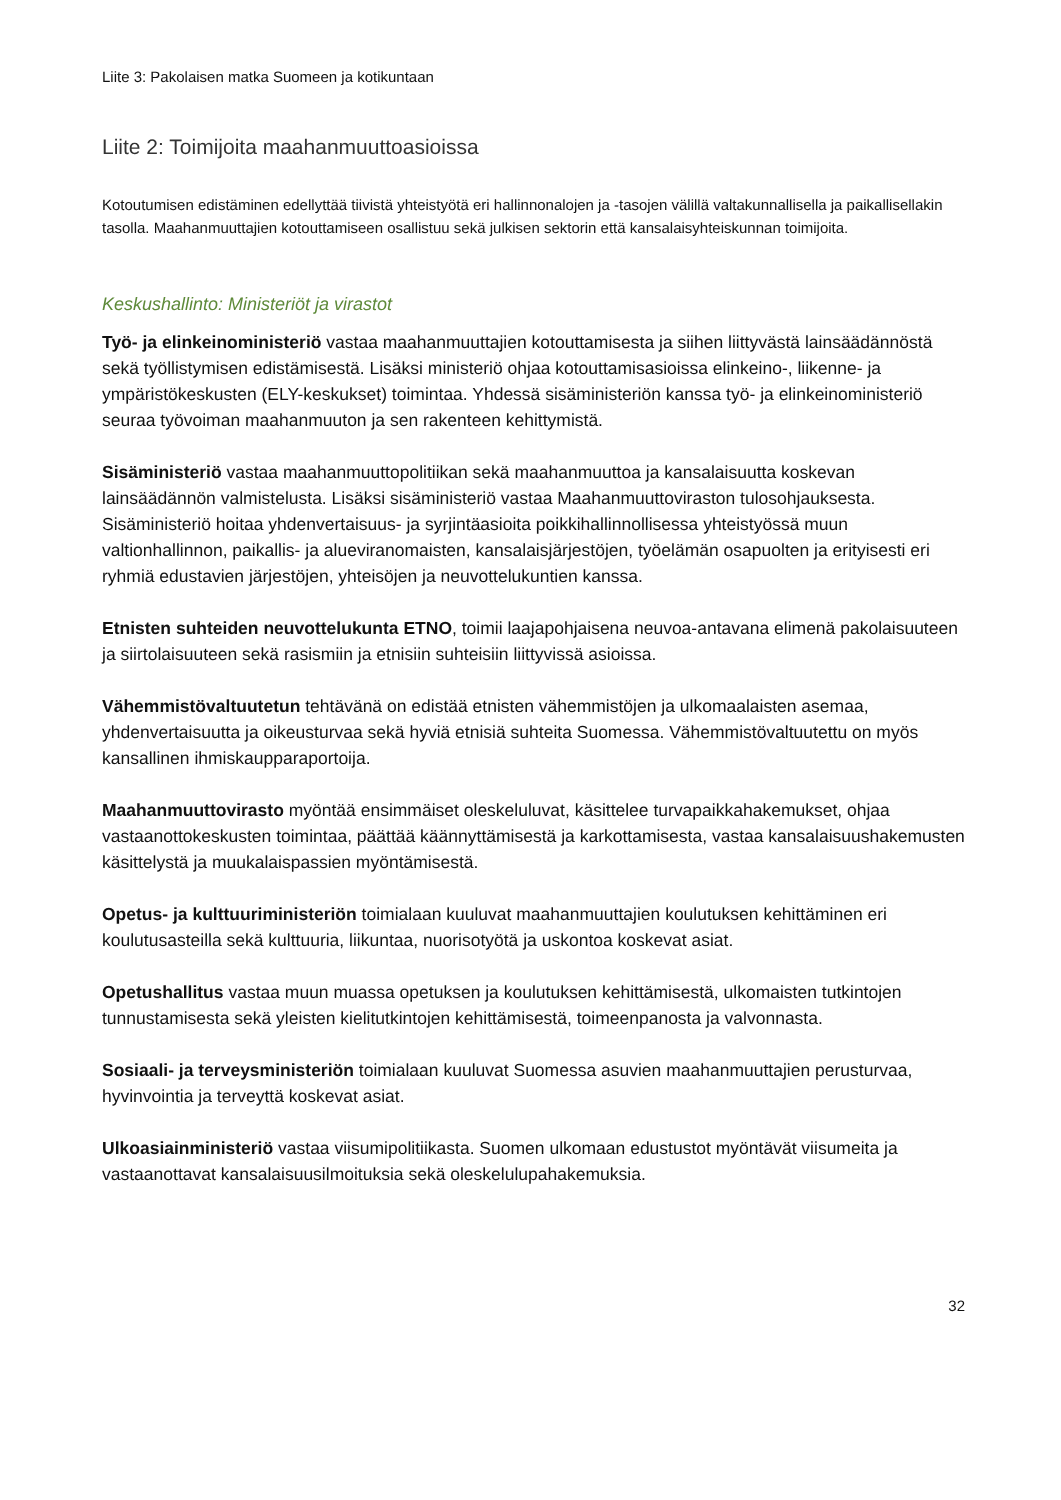Liite 3: Pakolaisen matka Suomeen ja kotikuntaan
Liite 2: Toimijoita maahanmuuttoasioissa
Kotoutumisen edistäminen edellyttää tiivistä yhteistyötä eri hallinnonalojen ja -tasojen välillä valtakunnallisella ja paikallisellakin tasolla. Maahanmuuttajien kotouttamiseen osallistuu sekä julkisen sektorin että kansalaisyhteiskunnan toimijoita.
Keskushallinto: Ministeriöt ja virastot
Työ- ja elinkeinoministeriö vastaa maahanmuuttajien kotouttamisesta ja siihen liittyvästä lainsäädännöstä sekä työllistymisen edistämisestä. Lisäksi ministeriö ohjaa kotouttamisasioissa elinkeino-, liikenne- ja ympäristökeskusten (ELY-keskukset) toimintaa. Yhdessä sisäministeriön kanssa työ- ja elinkeinoministeriö seuraa työvoiman maahanmuuton ja sen rakenteen kehittymistä.
Sisäministeriö vastaa maahanmuuttopolitiikan sekä maahanmuuttoa ja kansalaisuutta koskevan lainsäädännön valmistelusta. Lisäksi sisäministeriö vastaa Maahanmuuttoviraston tulosohjauksesta. Sisäministeriö hoitaa yhdenvertaisuus- ja syrjintäasioita poikkihallinnollisessa yhteistyössä muun valtionhallinnon, paikallis- ja alueviranomaisten, kansalaisjärjestöjen, työelämän osapuolten ja erityisesti eri ryhmiä edustavien järjestöjen, yhteisöjen ja neuvottelukuntien kanssa.
Etnisten suhteiden neuvottelukunta ETNO, toimii laajapohjaisena neuvoa-antavana elimenä pakolaisuuteen ja siirtolaisuuteen sekä rasismiin ja etnisiin suhteisiin liittyvissä asioissa.
Vähemmistövaltuutetun tehtävänä on edistää etnisten vähemmistöjen ja ulkomaalaisten asemaa, yhdenvertaisuutta ja oikeusturvaa sekä hyviä etnisiä suhteita Suomessa. Vähemmistövaltuutettu on myös kansallinen ihmiskaupparaportoija.
Maahanmuuttovirasto myöntää ensimmäiset oleskeluluvat, käsittelee turvapaikkahakemukset, ohjaa vastaanottokeskusten toimintaa, päättää käännyttämisestä ja karkottamisesta, vastaa kansalaisuushakemusten käsittelystä ja muukalaispassien myöntämisestä.
Opetus- ja kulttuuriministeriön toimialaan kuuluvat maahanmuuttajien koulutuksen kehittäminen eri koulutusasteilla sekä kulttuuria, liikuntaa, nuorisotyötä ja uskontoa koskevat asiat.
Opetushallitus vastaa muun muassa opetuksen ja koulutuksen kehittämisestä, ulkomaisten tutkintojen tunnustamisesta sekä yleisten kielitutkintojen kehittämisestä, toimeenpanosta ja valvonnasta.
Sosiaali- ja terveysministeriön toimialaan kuuluvat Suomessa asuvien maahanmuuttajien perusturvaa, hyvinvointia ja terveyttä koskevat asiat.
Ulkoasiainministeriö vastaa viisumipolitiikasta. Suomen ulkomaan edustustot myöntävät viisumeita ja vastaanottavat kansalaisuusilmoituksia sekä oleskelulupahakemuksia.
32